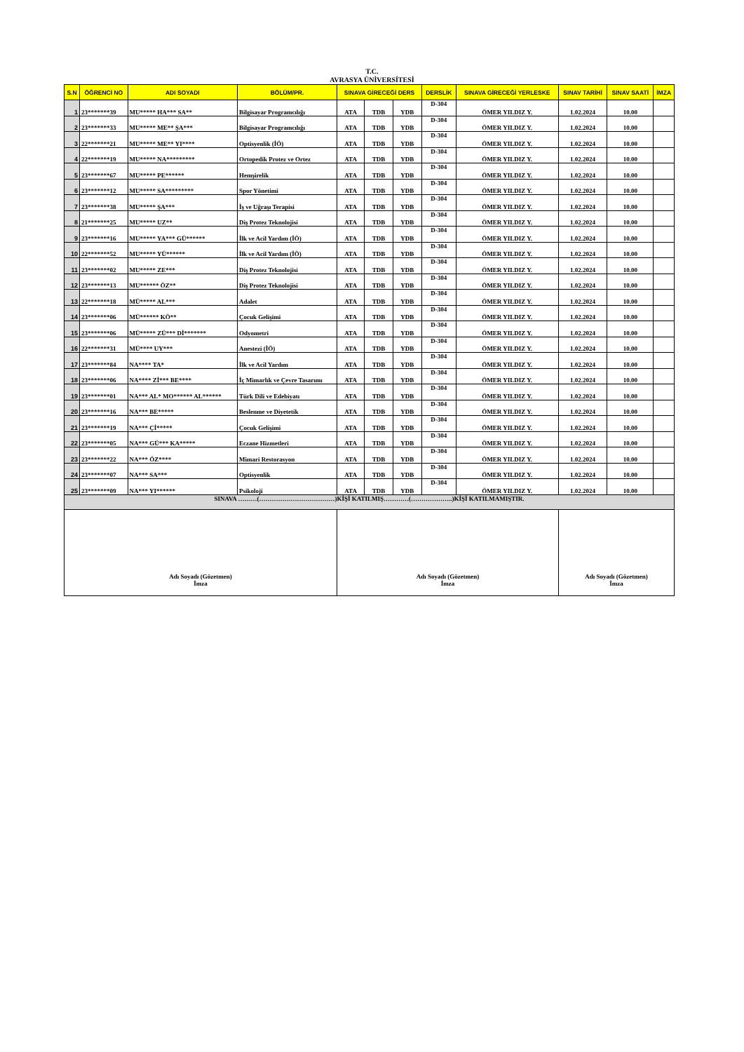T.C.
AVRASYA ÜNİVERSİTESİ
| S.N | ÖĞRENCİ NO | ADI SOYADI | BÖLÜM/PR. | SINAVA GİRECEĞİ DERS | | | DERSLİK | SINAVA GİRECEĞİ YERLESKE | SINAV TARİHİ | SINAV SAATİ | İMZA |
| --- | --- | --- | --- | --- | --- | --- | --- | --- | --- | --- | --- |
| 1 | 23*******39 | MU***** HA*** SA** | Bilgisayar Programcılığı | ATA | TDB | YDB | D-304 | ÖMER YILDIZ Y. | 1.02.2024 | 10.00 | |
| 2 | 23*******33 | MU***** ME** ŞA*** | Bilgisayar Programcılığı | ATA | TDB | YDB | D-304 | ÖMER YILDIZ Y. | 1.02.2024 | 10.00 | |
| 3 | 22*******21 | MU***** ME** YI**** | Optisyenlik (İÖ) | ATA | TDB | YDB | D-304 | ÖMER YILDIZ Y. | 1.02.2024 | 10.00 | |
| 4 | 22*******19 | MU***** NA********* | Ortopedik Protez ve Ortez | ATA | TDB | YDB | D-304 | ÖMER YILDIZ Y. | 1.02.2024 | 10.00 | |
| 5 | 23*******67 | MU***** PE****** | Hemşirelik | ATA | TDB | YDB | D-304 | ÖMER YILDIZ Y. | 1.02.2024 | 10.00 | |
| 6 | 23*******12 | MU***** SA********* | Spor Yönetimi | ATA | TDB | YDB | D-304 | ÖMER YILDIZ Y. | 1.02.2024 | 10.00 | |
| 7 | 23*******38 | MU***** ŞA*** | İş ve Uğraşı Terapisi | ATA | TDB | YDB | D-304 | ÖMER YILDIZ Y. | 1.02.2024 | 10.00 | |
| 8 | 21*******25 | MU***** UZ** | Diş Protez Teknolojisi | ATA | TDB | YDB | D-304 | ÖMER YILDIZ Y. | 1.02.2024 | 10.00 | |
| 9 | 23*******16 | MU***** YA*** GÜ****** | İlk ve Acil Yardım (İÖ) | ATA | TDB | YDB | D-304 | ÖMER YILDIZ Y. | 1.02.2024 | 10.00 | |
| 10 | 22*******52 | MU***** YÜ****** | İlk ve Acil Yardım (İÖ) | ATA | TDB | YDB | D-304 | ÖMER YILDIZ Y. | 1.02.2024 | 10.00 | |
| 11 | 23*******02 | MU***** ZE*** | Diş Protez Teknolojisi | ATA | TDB | YDB | D-304 | ÖMER YILDIZ Y. | 1.02.2024 | 10.00 | |
| 12 | 23*******13 | MU****** ÖZ** | Diş Protez Teknolojisi | ATA | TDB | YDB | D-304 | ÖMER YILDIZ Y. | 1.02.2024 | 10.00 | |
| 13 | 22*******18 | MÜ***** AL*** | Adalet | ATA | TDB | YDB | D-304 | ÖMER YILDIZ Y. | 1.02.2024 | 10.00 | |
| 14 | 23*******06 | MÜ****** KÖ** | Çocuk Gelişimi | ATA | TDB | YDB | D-304 | ÖMER YILDIZ Y. | 1.02.2024 | 10.00 | |
| 15 | 23*******06 | MÜ***** ZÜ*** Dİ******* | Odyometri | ATA | TDB | YDB | D-304 | ÖMER YILDIZ Y. | 1.02.2024 | 10.00 | |
| 16 | 22*******31 | MÜ**** UY*** | Anestezi (İÖ) | ATA | TDB | YDB | D-304 | ÖMER YILDIZ Y. | 1.02.2024 | 10.00 | |
| 17 | 23*******84 | NA**** TA* | İlk ve Acil Yardım | ATA | TDB | YDB | D-304 | ÖMER YILDIZ Y. | 1.02.2024 | 10.00 | |
| 18 | 23*******06 | NA**** Zİ*** BE**** | İç Mimarlık ve Çevre Tasarımı | ATA | TDB | YDB | D-304 | ÖMER YILDIZ Y. | 1.02.2024 | 10.00 | |
| 19 | 23*******01 | NA*** AL* MO****** AL****** | Türk Dili ve Edebiyatı | ATA | TDB | YDB | D-304 | ÖMER YILDIZ Y. | 1.02.2024 | 10.00 | |
| 20 | 23*******16 | NA*** BE***** | Beslenme ve Diyetetik | ATA | TDB | YDB | D-304 | ÖMER YILDIZ Y. | 1.02.2024 | 10.00 | |
| 21 | 23*******19 | NA*** Çİ***** | Çocuk Gelişimi | ATA | TDB | YDB | D-304 | ÖMER YILDIZ Y. | 1.02.2024 | 10.00 | |
| 22 | 23*******05 | NA*** GÜ*** KA***** | Eczane Hizmetleri | ATA | TDB | YDB | D-304 | ÖMER YILDIZ Y. | 1.02.2024 | 10.00 | |
| 23 | 23*******22 | NA*** ÖZ**** | Mimari Restorasyon | ATA | TDB | YDB | D-304 | ÖMER YILDIZ Y. | 1.02.2024 | 10.00 | |
| 24 | 23*******07 | NA*** SA*** | Optisyenlik | ATA | TDB | YDB | D-304 | ÖMER YILDIZ Y. | 1.02.2024 | 10.00 | |
| 25 | 23*******09 | NA*** YI****** | Psikoloji | ATA | TDB | YDB | D-304 | ÖMER YILDIZ Y. | 1.02.2024 | 10.00 | |
| SINAVA ………(………………………………)KİŞİ KATILMIŞ…………(………………..)KİŞİ KATILMAMIŞTIR. | | | | | | | | | | | |
| Adı Soyadı (Gözetmen) İmza | | | | Adı Soyadı (Gözetmen) İmza | | | | | Adı Soyadı (Gözetmen) İmza | | |